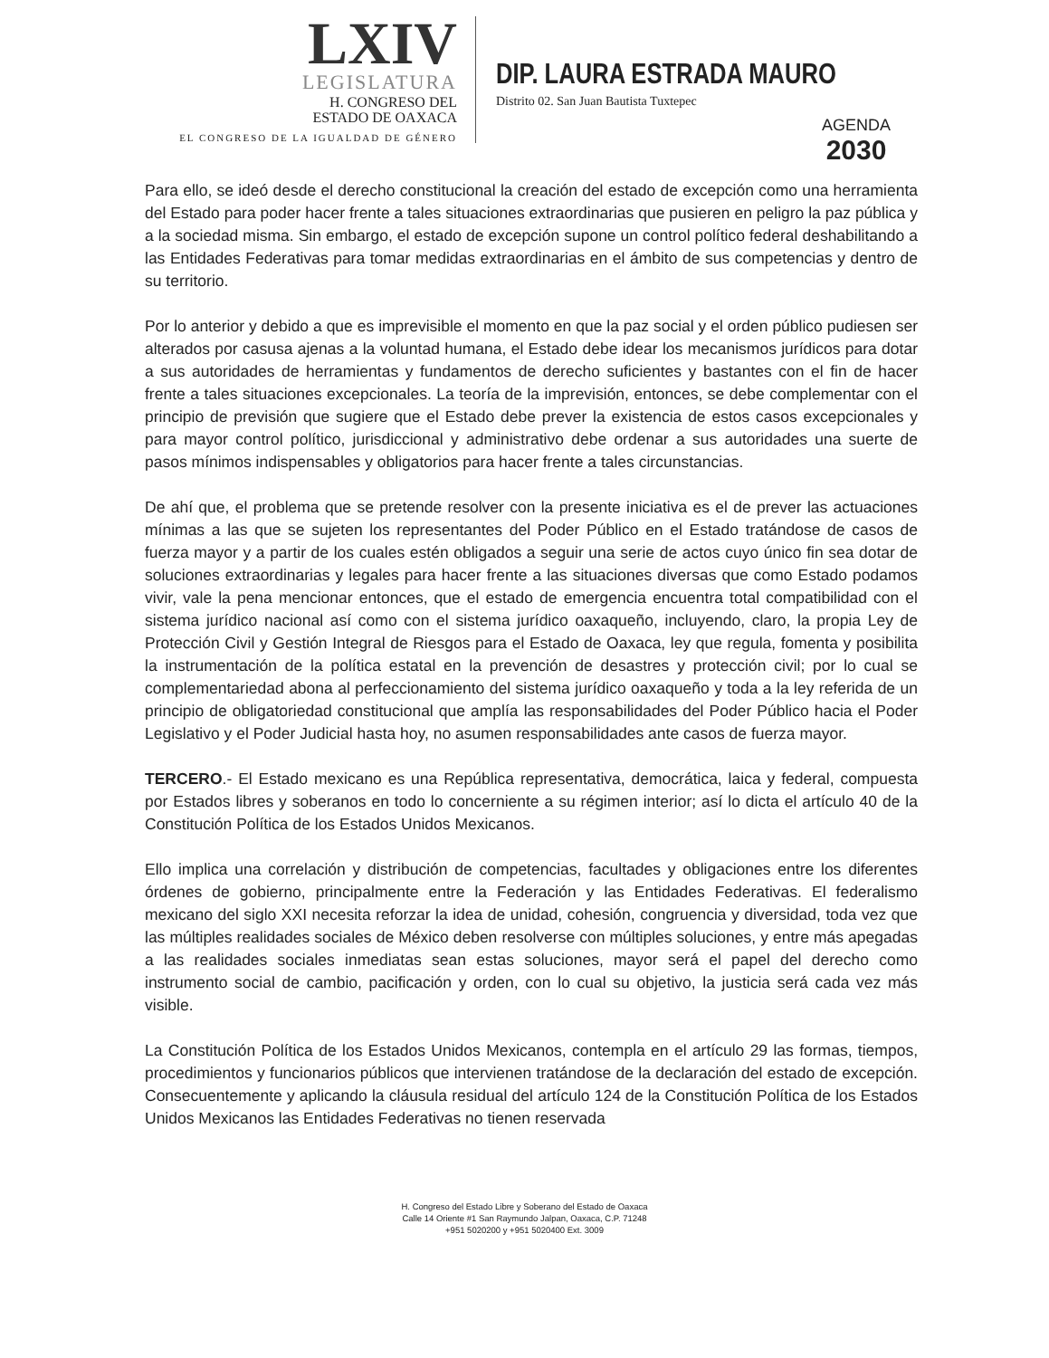LXIV
LEGISLATURA
H. CONGRESO DEL
ESTADO DE OAXACA
EL CONGRESO DE LA IGUALDAD DE GÉNERO
DIP. LAURA ESTRADA MAURO
Distrito 02. San Juan Bautista Tuxtepec
AGENDA
2030
Para ello, se ideó desde el derecho constitucional la creación del estado de excepción como una herramienta del Estado para poder hacer frente a tales situaciones extraordinarias que pusieren en peligro la paz pública y a la sociedad misma. Sin embargo, el estado de excepción supone un control político federal deshabilitando a las Entidades Federativas para tomar medidas extraordinarias en el ámbito de sus competencias y dentro de su territorio.
Por lo anterior y debido a que es imprevisible el momento en que la paz social y el orden público pudiesen ser alterados por casusa ajenas a la voluntad humana, el Estado debe idear los mecanismos jurídicos para dotar a sus autoridades de herramientas y fundamentos de derecho suficientes y bastantes con el fin de hacer frente a tales situaciones excepcionales. La teoría de la imprevisión, entonces, se debe complementar con el principio de previsión que sugiere que el Estado debe prever la existencia de estos casos excepcionales y para mayor control político, jurisdiccional y administrativo debe ordenar a sus autoridades una suerte de pasos mínimos indispensables y obligatorios para hacer frente a tales circunstancias.
De ahí que, el problema que se pretende resolver con la presente iniciativa es el de prever las actuaciones mínimas a las que se sujeten los representantes del Poder Público en el Estado tratándose de casos de fuerza mayor y a partir de los cuales estén obligados a seguir una serie de actos cuyo único fin sea dotar de soluciones extraordinarias y legales para hacer frente a las situaciones diversas que como Estado podamos vivir, vale la pena mencionar entonces, que el estado de emergencia encuentra total compatibilidad con el sistema jurídico nacional así como con el sistema jurídico oaxaqueño, incluyendo, claro, la propia Ley de Protección Civil y Gestión Integral de Riesgos para el Estado de Oaxaca, ley que regula, fomenta y posibilita la instrumentación de la política estatal en la prevención de desastres y protección civil; por lo cual se complementariedad abona al perfeccionamiento del sistema jurídico oaxaqueño y toda a la ley referida de un principio de obligatoriedad constitucional que amplía las responsabilidades del Poder Público hacia el Poder Legislativo y el Poder Judicial hasta hoy, no asumen responsabilidades ante casos de fuerza mayor.
TERCERO.- El Estado mexicano es una República representativa, democrática, laica y federal, compuesta por Estados libres y soberanos en todo lo concerniente a su régimen interior; así lo dicta el artículo 40 de la Constitución Política de los Estados Unidos Mexicanos.
Ello implica una correlación y distribución de competencias, facultades y obligaciones entre los diferentes órdenes de gobierno, principalmente entre la Federación y las Entidades Federativas. El federalismo mexicano del siglo XXI necesita reforzar la idea de unidad, cohesión, congruencia y diversidad, toda vez que las múltiples realidades sociales de México deben resolverse con múltiples soluciones, y entre más apegadas a las realidades sociales inmediatas sean estas soluciones, mayor será el papel del derecho como instrumento social de cambio, pacificación y orden, con lo cual su objetivo, la justicia será cada vez más visible.
La Constitución Política de los Estados Unidos Mexicanos, contempla en el artículo 29 las formas, tiempos, procedimientos y funcionarios públicos que intervienen tratándose de la declaración del estado de excepción. Consecuentemente y aplicando la cláusula residual del artículo 124 de la Constitución Política de los Estados Unidos Mexicanos las Entidades Federativas no tienen reservada
H. Congreso del Estado Libre y Soberano del Estado de Oaxaca
Calle 14 Oriente #1 San Raymundo Jalpan, Oaxaca, C.P. 71248
+951 5020200 y +951 5020400 Ext. 3009